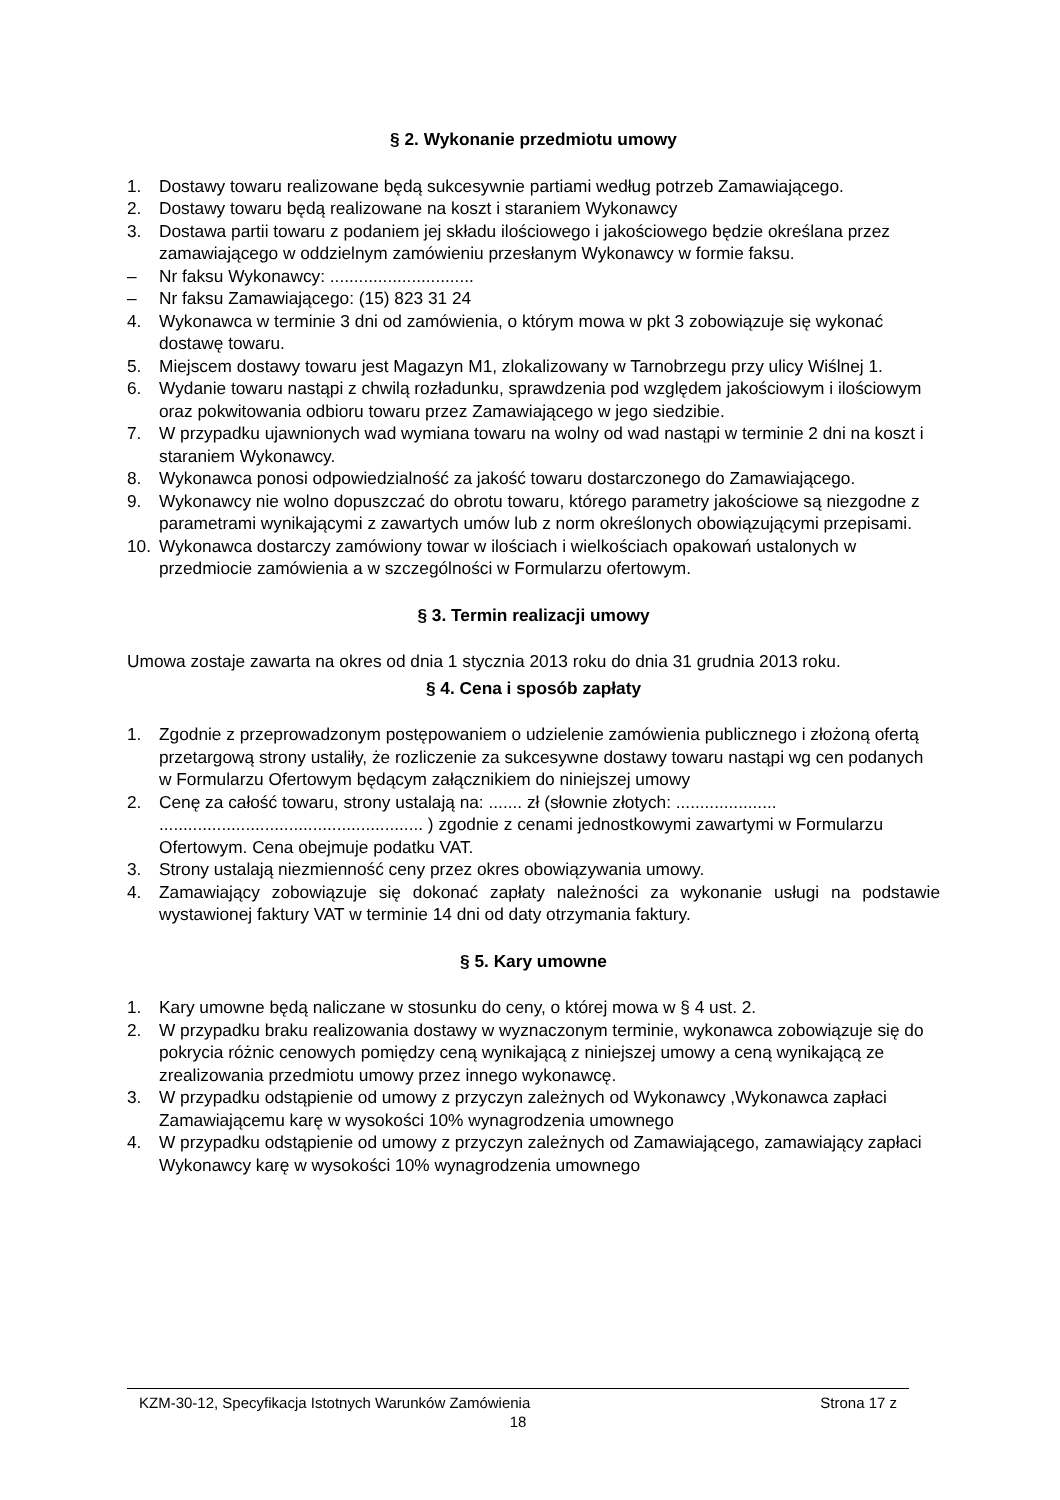§ 2. Wykonanie przedmiotu umowy
1. Dostawy towaru realizowane będą sukcesywnie partiami według potrzeb Zamawiającego.
2. Dostawy towaru będą realizowane na koszt i staraniem Wykonawcy
3. Dostawa partii towaru z podaniem jej składu ilościowego i jakościowego będzie określana przez zamawiającego w oddzielnym zamówieniu przesłanym Wykonawcy w formie faksu.
– Nr faksu Wykonawcy: ..............................
– Nr faksu Zamawiającego: (15) 823 31 24
4. Wykonawca w terminie 3 dni od zamówienia, o którym mowa w pkt 3 zobowiązuje się wykonać dostawę towaru.
5. Miejscem dostawy towaru jest Magazyn M1, zlokalizowany w Tarnobrzegu przy ulicy Wiślnej 1.
6. Wydanie towaru nastąpi z chwilą rozładunku, sprawdzenia pod względem jakościowym i ilościowym oraz pokwitowania odbioru towaru przez Zamawiającego w jego siedzibie.
7. W przypadku ujawnionych wad wymiana towaru na wolny od wad nastąpi w terminie 2 dni na koszt i staraniem Wykonawcy.
8. Wykonawca ponosi odpowiedzialność za jakość towaru dostarczonego do Zamawiającego.
9. Wykonawcy nie wolno dopuszczać do obrotu towaru, którego parametry jakościowe są niezgodne z parametrami wynikającymi z zawartych umów lub z norm określonych obowiązującymi przepisami.
10. Wykonawca dostarczy zamówiony towar w ilościach i wielkościach opakowań ustalonych w przedmiocie zamówienia a w szczególności w Formularzu ofertowym.
§ 3. Termin realizacji umowy
Umowa zostaje zawarta na okres od dnia 1 stycznia 2013 roku do dnia 31 grudnia 2013 roku.
§ 4. Cena i sposób zapłaty
1. Zgodnie z przeprowadzonym postępowaniem o udzielenie zamówienia publicznego i złożoną ofertą przetargową strony ustaliły, że rozliczenie za sukcesywne dostawy towaru nastąpi wg cen podanych w Formularzu Ofertowym będącym załącznikiem do niniejszej umowy
2. Cenę za całość towaru, strony ustalają na: ....... zł (słownie złotych: ..................... ....................................................... ) zgodnie z cenami jednostkowymi zawartymi w Formularzu Ofertowym. Cena obejmuje podatku VAT.
3. Strony ustalają niezmienność ceny przez okres obowiązywania umowy.
4. Zamawiający zobowiązuje się dokonać zapłaty należności za wykonanie usługi na podstawie wystawionej faktury VAT w terminie 14 dni od daty otrzymania faktury.
§ 5. Kary umowne
1. Kary umowne będą naliczane w stosunku do ceny, o której mowa w § 4 ust. 2.
2. W przypadku braku realizowania dostawy w wyznaczonym terminie, wykonawca zobowiązuje się do pokrycia różnic cenowych pomiędzy ceną wynikającą z niniejszej umowy a ceną wynikającą ze zrealizowania przedmiotu umowy przez innego wykonawcę.
3. W przypadku odstąpienie od umowy z przyczyn zależnych od Wykonawcy ,Wykonawca zapłaci Zamawiającemu karę w wysokości 10% wynagrodzenia umownego
4. W przypadku odstąpienie od umowy z przyczyn zależnych od Zamawiającego, zamawiający zapłaci Wykonawcy karę w wysokości 10% wynagrodzenia umownego
KZM-30-12, Specyfikacja Istotnych Warunków Zamówienia Strona 17 z
18